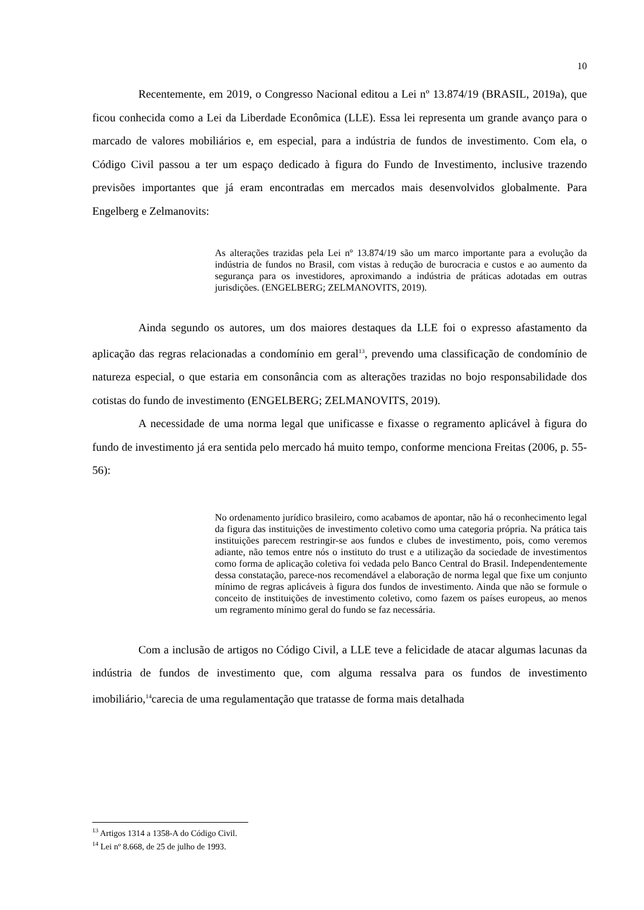10
Recentemente, em 2019, o Congresso Nacional editou a Lei nº 13.874/19 (BRASIL, 2019a), que ficou conhecida como a Lei da Liberdade Econômica (LLE). Essa lei representa um grande avanço para o marcado de valores mobiliários e, em especial, para a indústria de fundos de investimento. Com ela, o Código Civil passou a ter um espaço dedicado à figura do Fundo de Investimento, inclusive trazendo previsões importantes que já eram encontradas em mercados mais desenvolvidos globalmente. Para Engelberg e Zelmanovits:
As alterações trazidas pela Lei nº 13.874/19 são um marco importante para a evolução da indústria de fundos no Brasil, com vistas à redução de burocracia e custos e ao aumento da segurança para os investidores, aproximando a indústria de práticas adotadas em outras jurisdições. (ENGELBERG; ZELMANOVITS, 2019).
Ainda segundo os autores, um dos maiores destaques da LLE foi o expresso afastamento da aplicação das regras relacionadas a condomínio em geral<sup>13</sup>, prevendo uma classificação de condomínio de natureza especial, o que estaria em consonância com as alterações trazidas no bojo responsabilidade dos cotistas do fundo de investimento (ENGELBERG; ZELMANOVITS, 2019).
A necessidade de uma norma legal que unificasse e fixasse o regramento aplicável à figura do fundo de investimento já era sentida pelo mercado há muito tempo, conforme menciona Freitas (2006, p. 55-56):
No ordenamento jurídico brasileiro, como acabamos de apontar, não há o reconhecimento legal da figura das instituições de investimento coletivo como uma categoria própria. Na prática tais instituições parecem restringir-se aos fundos e clubes de investimento, pois, como veremos adiante, não temos entre nós o instituto do trust e a utilização da sociedade de investimentos como forma de aplicação coletiva foi vedada pelo Banco Central do Brasil. Independentemente dessa constatação, parece-nos recomendável a elaboração de norma legal que fixe um conjunto mínimo de regras aplicáveis à figura dos fundos de investimento. Ainda que não se formule o conceito de instituições de investimento coletivo, como fazem os países europeus, ao menos um regramento mínimo geral do fundo se faz necessária.
Com a inclusão de artigos no Código Civil, a LLE teve a felicidade de atacar algumas lacunas da indústria de fundos de investimento que, com alguma ressalva para os fundos de investimento imobiliário,<sup>14</sup>carecia de uma regulamentação que tratasse de forma mais detalhada
<sup>13</sup> Artigos 1314 a 1358-A do Código Civil.
<sup>14</sup> Lei nº 8.668, de 25 de julho de 1993.